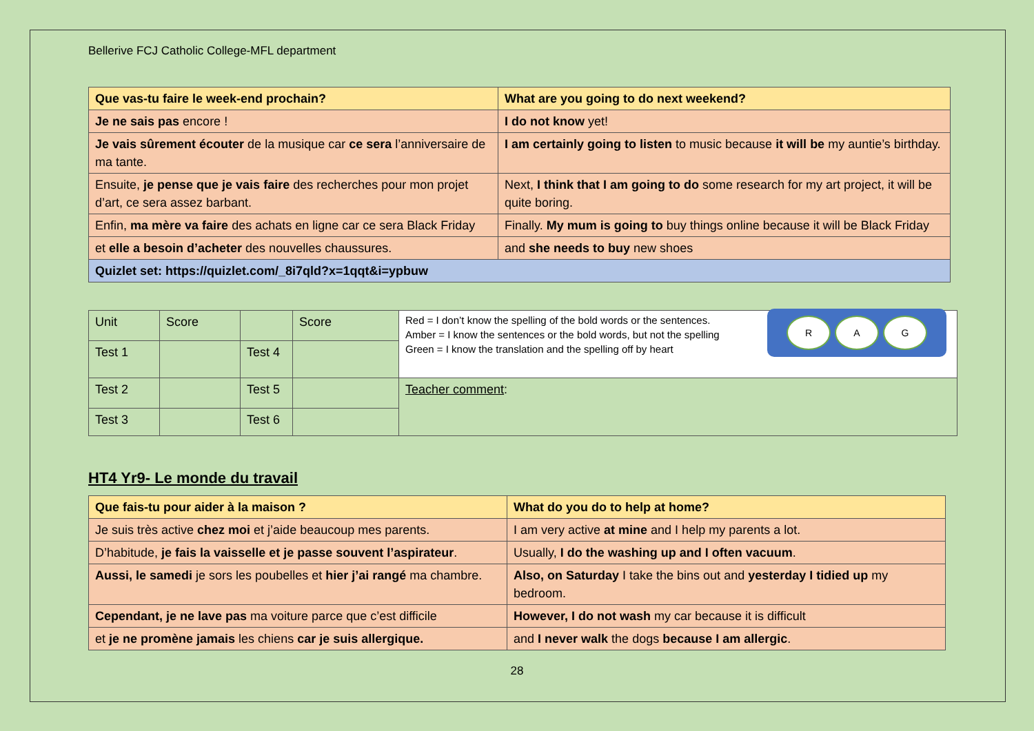Bellerive FCJ Catholic College-MFL department
| Que vas-tu faire le week-end prochain? | What are you going to do next weekend? |
| --- | --- |
| Je ne sais pas encore ! | I do not know yet! |
| Je vais sûrement écouter de la musique car ce sera l’anniversaire de ma tante. | I am certainly going to listen to music because it will be my auntie’s birthday. |
| Ensuite, je pense que je vais faire des recherches pour mon projet d’art, ce sera assez barbant. | Next, I think that I am going to do some research for my art project, it will be quite boring. |
| Enfin, ma mère va faire des achats en ligne car ce sera Black Friday | Finally. My mum is going to buy things online because it will be Black Friday |
| et elle a besoin d’acheter des nouvelles chaussures. | and she needs to buy new shoes |
| Quizlet set: https://quizlet.com/_8i7qld?x=1qqt&i=ypbuw | |
| Unit | Score | | Score | R A G Red = I don’t know the spelling of the bold words or the sentences. Amber = I know the sentences or the bold words, but not the spelling Green = I know the translation and the spelling off by heart |
| Test 1 | | Test 4 | | |
| Test 2 | | Test 5 | | Teacher comment : |
| Test 3 | | Test 6 | | |
HT4 Yr9- Le monde du travail
| Que fais-tu pour aider à la maison ? | What do you do to help at home? |
| --- | --- |
| Je suis très active chez moi et j’aide beaucoup mes parents. | I am very active at mine and I help my parents a lot. |
| D’habitude, je fais la vaisselle et je passe souvent l’aspirateur . | Usually, I do the washing up and I often vacuum . |
| Aussi, le samedi je sors les poubelles et hier j’ai rangé ma chambre. | Also, on Saturday I take the bins out and yesterday I tidied up my bedroom. |
| Cependant, je ne lave pas ma voiture parce que c’est difficile | However, I do not wash my car because it is difficult |
| et je ne promène jamais les chiens car je suis allergique. | and I never walk the dogs because I am allergic . |
28